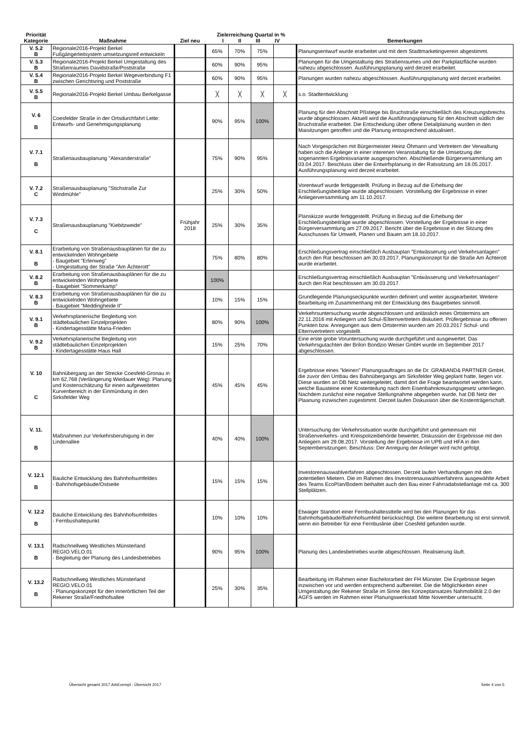| Priorität Kategorie | Maßnahme | Ziel neu | Zielerreichung Quartal in % I II III IV | | | | Bemerkungen |
| --- | --- | --- | --- | --- | --- | --- | --- |
| V. 5.2 B | Regionale2016-Projekt Berkel Fußgängerleitsystem umsetzungsreif entwickeln | | 65% | 70% | 75% | | Planungsentwurf wurde erarbeitet und mit dem Stadtmarketingverein abgestimmt. |
| V. 5.3 B | Regionale2016-Projekt Berkel Umgestaltung des Straßenraumes Davidstraße/Poststraße | | 60% | 90% | 95% | | Planungen für die Umgestaltung des Straßenraumes und der Parkplatzfläche wurden nahezu abgeschlossen. Ausführungsplanung wird derzeit erarbeitet. |
| V. 5.4 B | Regionale2016-Projekt Berkel Wegeverbindung F1 zwischen Gerichtsring und Poststraße | | 60% | 90% | 95% | | Planungen wurden nahezu abgeschlossen. Ausführungsplanung wird derzeit erarbeitet. |
| V. 5.5 B | Regionale2016-Projekt Berkel Umbau Berkelgasse | | ╳ | ╳ | ╳ | ╳ | s.o. Stadtentwicklung |
| V. 6 B | Coesfelder Straße in der Ortsdurchfahrt Lette: Entwurfs- und Genehmigungsplanung | | 90% | 95% | 100% | | Planung für den Abschnitt Pßstiege bis Bruchstraße einschließlich des Kreuzungsbreichs wurde abgeschlossen. Aktuell wird die Ausführungsplanung für den Abschnitt südlich der Bruchstraße erarbeitet. Die Entscheidung über offene Detailplanung wurden in den Maisitzungen getroffen und die Planung entssprechend aktualisiert.. |
| V. 7.1 B | Straßenausbauplanung "Alexanderstraße" | | 75% | 90% | 95% | | Nach Vorgesprächen mit Bürgermeister Heinz Öhmann und Vertretern der Verwaltung haben sich die Anlieger in einer interenen Veranstaltung für die Umsetzung der sogenannten Ergebnisvariante ausgesprochen. Abschließende Bürgerversammlung am 03.04.2017. Beschluss über die Entwirfsplanung in der Ratssitzung am 18.05.2017. Ausführungsplanung wird derzeit erarbeitet. |
| V. 7.2 C | Straßenausbauplanung "Stichstraße Zur Windmühle" | | 25% | 30% | 50% | | Vorentwurf wurde fertiggestellt. Prüfung in Bezug auf die Erhebung der Erschließungsbeiträge wurde abgeschlossen. Vorstellung der Ergebnisse in einer Anliegerversammlung am 11.10.2017. |
| V. 7.3 C | Straßenausbauplanung "Kiebitzweide" | Frühjahr 2018 | 25% | 30% | 35% | | Planskizze wurde fertiggestellt. Prüfung in Bezug auf die Erhebung der Erschließungsbeiträge wurde abgeschlossen. Vorstellung der Ergebnisse in einer Bürgerversammlung am 27.09.2017. Bericht über die Ergebnisse in der Sitzung des Ausschusses für Umwelt, Planen und Bauen am 18.10.2017. |
| V. 8.1 B | Erarbeitung von Straßenausbauplänen für die zu entwickelnden Wohngebiete - Baugebiet "Erlenweg" - Umgestaltung der Straße "Am Ächterott" | | 75% | 80% | 80% | | Erschließungsvertrag einschließlich Ausbauplan "Entwässerung und Verkehrsanlagen" durch den Rat beschlossen am 30.03.2017. Planungskonzept für die Straße Am Ächterott wurde erarbeitet. |
| V. 8.2 B | Erarbeitung von Straßenausbauplänen für die zu entwickelnden Wohngebiete - Baugebiet "Sommerkamp" | | 100% | | | | Erschließungsvertrag einschließlich Ausbauplan "Entwässerung und Verkehrsanlagen" durch den Rat beschlossen am 30.03.2017. |
| V. 8.3 B | Erarbeitung von Straßenausbauplänen für die zu entwickelnden Wohngebiete - Baugebiet "Meddingheide II" | | 10% | 15% | 15% | | Grundlegende Planungseckpunkte wurden definiert und weiter ausgearbeitet. Weitere Bearbeitung im Zusammenhang mit der Entwicklung des Baugebietes sinnvoll. |
| V. 9.1 B | Verkehrsplanerische Begleitung von städtebaulichen Einzelprojekten - Kindertagesstätte Maria-Frieden | | 80% | 90% | 100% | | Verkehrsuntersuchung wurde abgeschlossen und anlässlich eines Ortstermins am 22.11.2016 mit Anliegern und Schul-/Elternvertretern diskutiert. Prüfergebnisse zu offenen Punkten bzw. Anregungen aus dem Ortstermin wurden am 20.03.2017 Schul- und Elternvertretern vorgestellt. |
| V. 9.2 B | Verkehrsplanerische Begleitung von städtebaulichen Einzelprojekten - Kindertagesstätte Haus Hall | | 15% | 25% | 70% | | Eine erste grobe Voruntersuchung wurde durchgeführt und ausgewertet. Das Verkehrsgutachten der Brilon Bondzio Weiser GmbH wurde im September 2017 abgeschlossen. |
| V. 10 C | Bahnübergang an der Strecke Coesfeld-Gronau in km 62,768 (Verlängerung Wiedauer Weg): Planung und Kostenschätzung für einen aufgeweiteten Kurvenbereich in der Einmündung in den Sirksfelder Weg | | 45% | 45% | 45% | | Ergebnisse eines "kleinen" Planungsauftrages an die Dr. GRABAND& PARTNER GmbH, die zuvor den Umbau des Bahnübergangs am Sirksfelder Weg geplant hatte, liegen vor. Diese wurden an DB Netz weitergeleitet, damit dort die Frage beantwortet werden kann, welche Bausteine einer Kostenteilung nach dem Eisenbahnkreuzungsgesetz unterliegen. Nachdem zunächst eine negative Stellungnahme abgegeben wurde, hat DB Netz der Plaanung inzwischen zugestimmt. Derzeit laufen Diskussion über die Kostenträgerschaft. |
| V. 11. B | Maßnahmen zur Verkehrsberuhigung in der Lindenallee | | 40% | 40% | 100% | | Untersuchung der Verkehrssituation wurde durchgeführt und gemeinsam mit Straßenverkehrs- und Kreispolizeibehörde bewertet. Diskussion der Ergebnisse mit den Anliegern am 29.08.2017. Vorstellung der Ergebnisse im UPB und HFA in den Septembersitzungen. Beschluss: Der Anregung der Anlieger wird nicht gefolgt. |
| V. 12.1 B | Bauliche Entwicklung des Bahnhofsumfeldes - Bahnhofsgebäude/Ostseite | | 15% | 15% | 15% | | Investorenauswahlverfahren abgeschlossen. Derzeit laufen Verhandlungen mit den potentiellen Mietern. Die im Rahmen des Investorenauswahlverfahrens ausgewählte Arbeit des Teams EcoPlan/Bodem beihaltet auch den Bau einer Fahrradabstellanlage mit ca. 300 Stellplätzen. |
| V. 12.2 B | Bauliche Entwicklung des Bahnhofsumfeldes - Fernbushaltepunkt | | 10% | 10% | 10% | | Etwaiger Standort einer Fernbushaltessttelle wird bei den Planungen für das Bahnhofsgebäude/Bahnhofsumfeld berücksichtigt. Die weitere Bearbeitung ist erst sinnvoll, wenn ein Betreiber für eine Fernbuslinie über Coesfeld gefunden wurde. |
| V. 13.1 B | Radschnellweg Westliches Münsterland REGIO.VELO.01 - Begleitung der Planung des Landesbetriebes | | 90% | 95% | 100% | | Planung des Landesbetriebes wurde abgeschlossen. Realisierung läuft. |
| V. 13.2 B | Radschnellweg Westliches Münsterland REGIO.VELO.01 - Planungskonzept für den innerörtlichen Teil der Rekener Straße/Friedhofsallee | | 25% | 30% | 35% | | Bearbeitung im Rahmen einer Bachelorarbeit der FH Münster. Die Ergebnisse liegen inzwischen vor und werden entsprechend aufbereitet. Die die Möglichkeiten einer Umgestaltung der Rekener Straße im Sinne des Konzeptansatzes Nahmobilität 2.0 der AGFS werden im Rahmen einer Planungswerkstatt Mitte November untersucht. |
Übersicht gesamt 2017 ArbExempl - Übersicht 2017 Seite 4 von 5